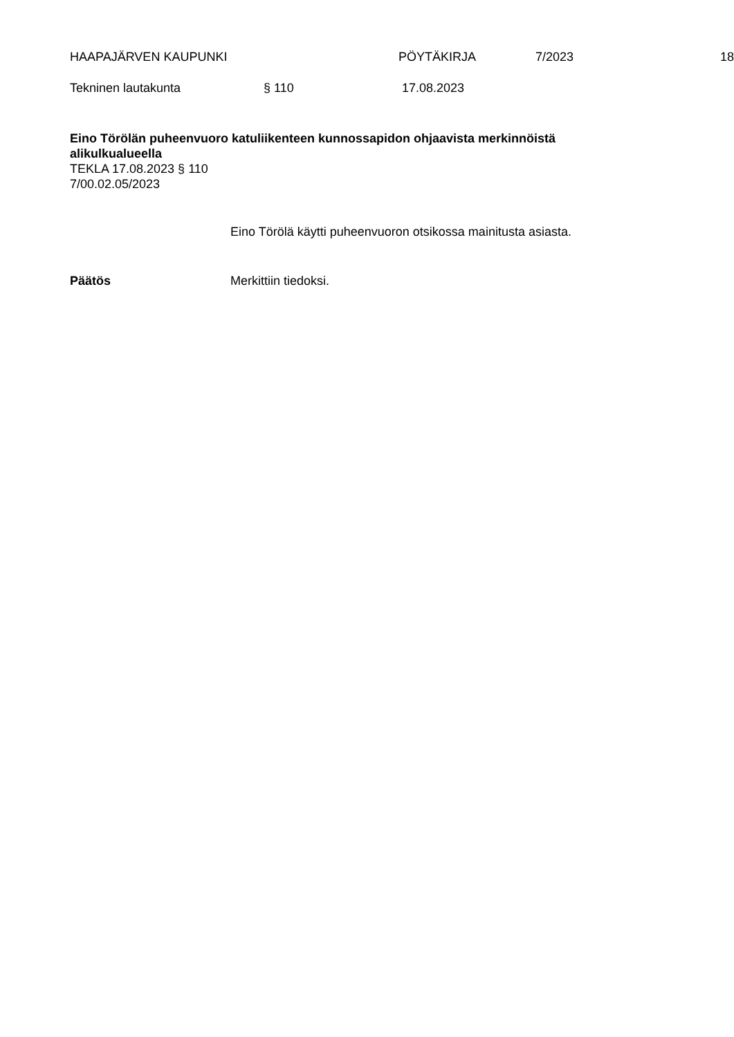HAAPAJÄRVEN KAUPUNKI PÖYTÄKIRJA 7/2023 18
Tekninen lautakunta § 110 17.08.2023
Eino Törölän puheenvuoro katuliikenteen kunnossapidon ohjaavista merkinnöistä alikulkualueella
TEKLA 17.08.2023 § 110
7/00.02.05/2023
Eino Törölä käytti puheenvuoron otsikossa mainitusta asiasta.
Päätös Merkittiin tiedoksi.